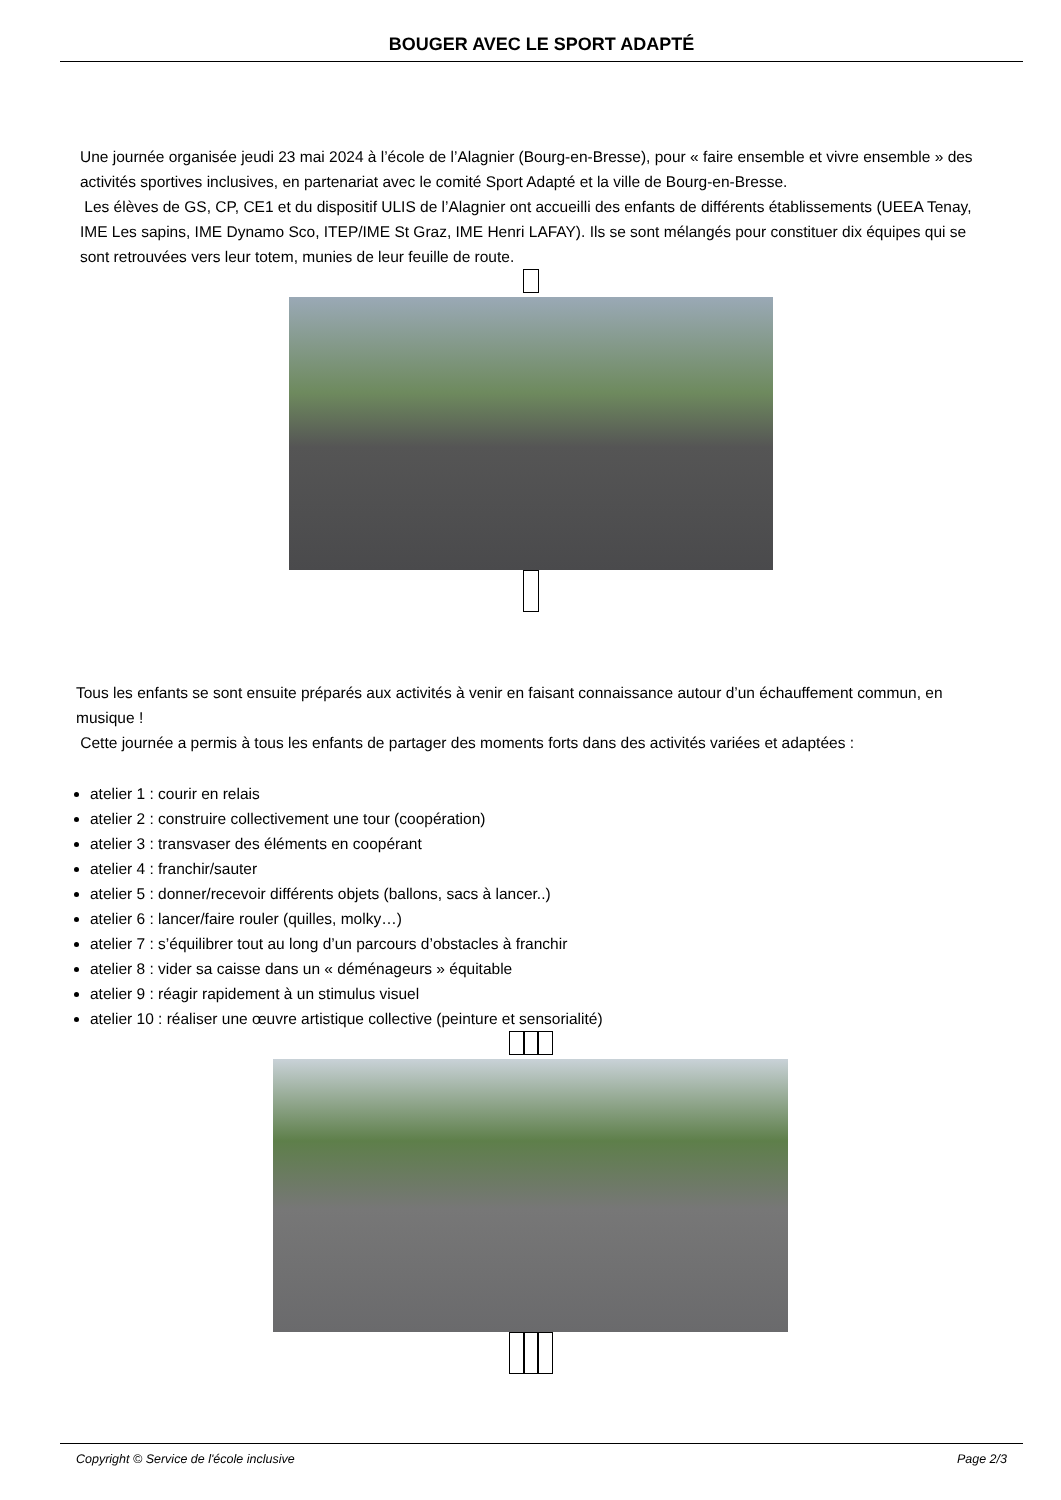BOUGER AVEC LE SPORT ADAPTÉ
Une journée organisée jeudi 23 mai 2024 à l’école de l’Alagnier (Bourg-en-Bresse), pour « faire ensemble et vivre ensemble » des activités sportives inclusives, en partenariat avec le comité Sport Adapté et la ville de Bourg-en-Bresse.
Les élèves de GS, CP, CE1 et du dispositif ULIS de l’Alagnier ont accueilli des enfants de différents établissements (UEEA Tenay, IME Les sapins, IME Dynamo Sco, ITEP/IME St Graz, IME Henri LAFAY). Ils se sont mélangés pour constituer dix équipes qui se sont retrouvées vers leur totem, munies de leur feuille de route.
Tous les enfants se sont ensuite préparés aux activités à venir en faisant connaissance autour d’un échauffement commun, en musique !
Cette journée a permis à tous les enfants de partager des moments forts dans des activités variées et adaptées :
atelier 1 : courir en relais
atelier 2 : construire collectivement une tour (coopération)
atelier 3 : transvaser des éléments en coopérant
atelier 4 : franchir/sauter
atelier 5 : donner/recevoir différents objets (ballons, sacs à lancer..)
atelier 6 : lancer/faire rouler (quilles, molky…)
atelier 7 : s’équilibrer tout au long d’un parcours d’obstacles à franchir
atelier 8 : vider sa caisse dans un « déménageurs » équitable
atelier 9 : réagir rapidement à un stimulus visuel
atelier 10 : réaliser une œuvre artistique collective (peinture et sensorialité)
Copyright © Service de l'école inclusive Page 2/3